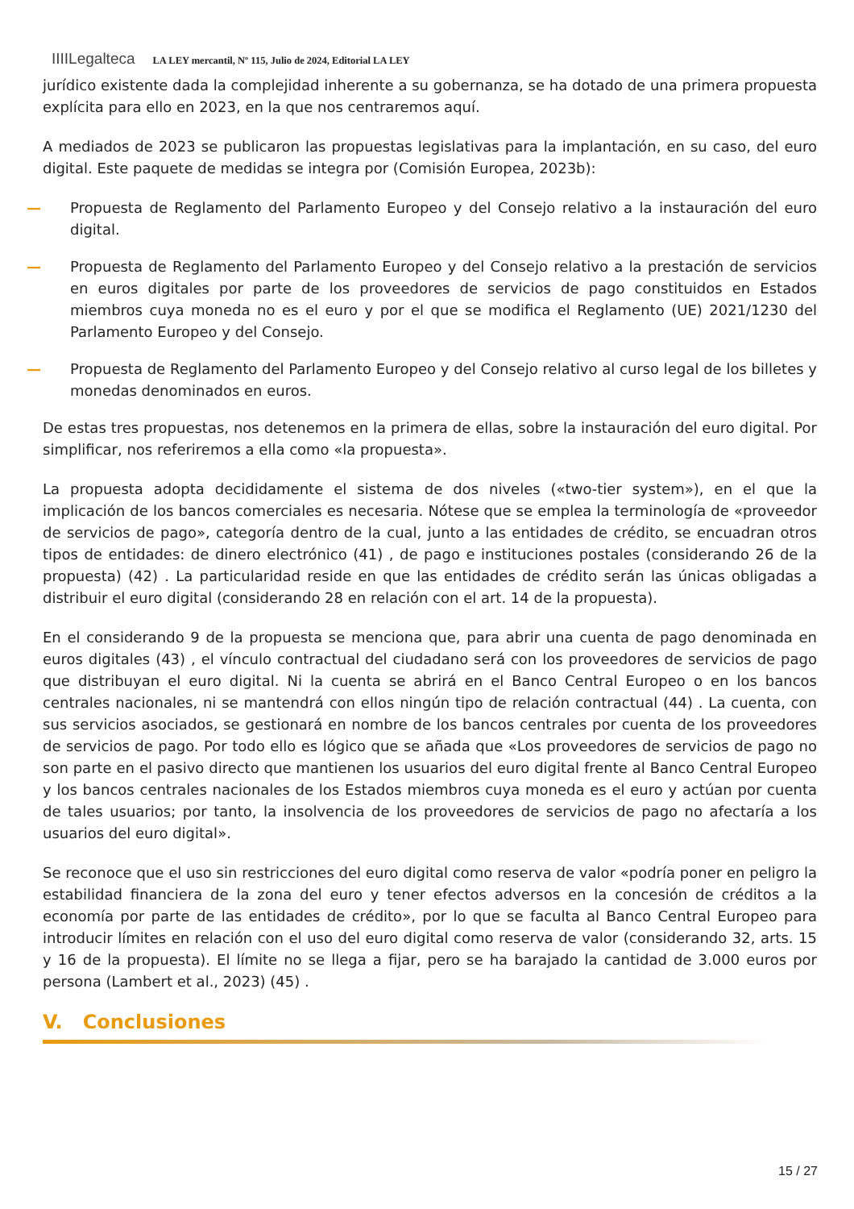IIIILegalteca LA LEY mercantil, Nº 115, Julio de 2024, Editorial LA LEY
jurídico existente dada la complejidad inherente a su gobernanza, se ha dotado de una primera propuesta explícita para ello en 2023, en la que nos centraremos aquí.
A mediados de 2023 se publicaron las propuestas legislativas para la implantación, en su caso, del euro digital. Este paquete de medidas se integra por (Comisión Europea, 2023b):
— Propuesta de Reglamento del Parlamento Europeo y del Consejo relativo a la instauración del euro digital.
— Propuesta de Reglamento del Parlamento Europeo y del Consejo relativo a la prestación de servicios en euros digitales por parte de los proveedores de servicios de pago constituidos en Estados miembros cuya moneda no es el euro y por el que se modifica el Reglamento (UE) 2021/1230 del Parlamento Europeo y del Consejo.
— Propuesta de Reglamento del Parlamento Europeo y del Consejo relativo al curso legal de los billetes y monedas denominados en euros.
De estas tres propuestas, nos detenemos en la primera de ellas, sobre la instauración del euro digital. Por simplificar, nos referiremos a ella como «la propuesta».
La propuesta adopta decididamente el sistema de dos niveles («two-tier system»), en el que la implicación de los bancos comerciales es necesaria. Nótese que se emplea la terminología de «proveedor de servicios de pago», categoría dentro de la cual, junto a las entidades de crédito, se encuadran otros tipos de entidades: de dinero electrónico (41) , de pago e instituciones postales (considerando 26 de la propuesta) (42) . La particularidad reside en que las entidades de crédito serán las únicas obligadas a distribuir el euro digital (considerando 28 en relación con el art. 14 de la propuesta).
En el considerando 9 de la propuesta se menciona que, para abrir una cuenta de pago denominada en euros digitales (43) , el vínculo contractual del ciudadano será con los proveedores de servicios de pago que distribuyan el euro digital. Ni la cuenta se abrirá en el Banco Central Europeo o en los bancos centrales nacionales, ni se mantendrá con ellos ningún tipo de relación contractual (44) . La cuenta, con sus servicios asociados, se gestionará en nombre de los bancos centrales por cuenta de los proveedores de servicios de pago. Por todo ello es lógico que se añada que «Los proveedores de servicios de pago no son parte en el pasivo directo que mantienen los usuarios del euro digital frente al Banco Central Europeo y los bancos centrales nacionales de los Estados miembros cuya moneda es el euro y actúan por cuenta de tales usuarios; por tanto, la insolvencia de los proveedores de servicios de pago no afectaría a los usuarios del euro digital».
Se reconoce que el uso sin restricciones del euro digital como reserva de valor «podría poner en peligro la estabilidad financiera de la zona del euro y tener efectos adversos en la concesión de créditos a la economía por parte de las entidades de crédito», por lo que se faculta al Banco Central Europeo para introducir límites en relación con el uso del euro digital como reserva de valor (considerando 32, arts. 15 y 16 de la propuesta). El límite no se llega a fijar, pero se ha barajado la cantidad de 3.000 euros por persona (Lambert et al., 2023) (45) .
V. Conclusiones
15 / 27